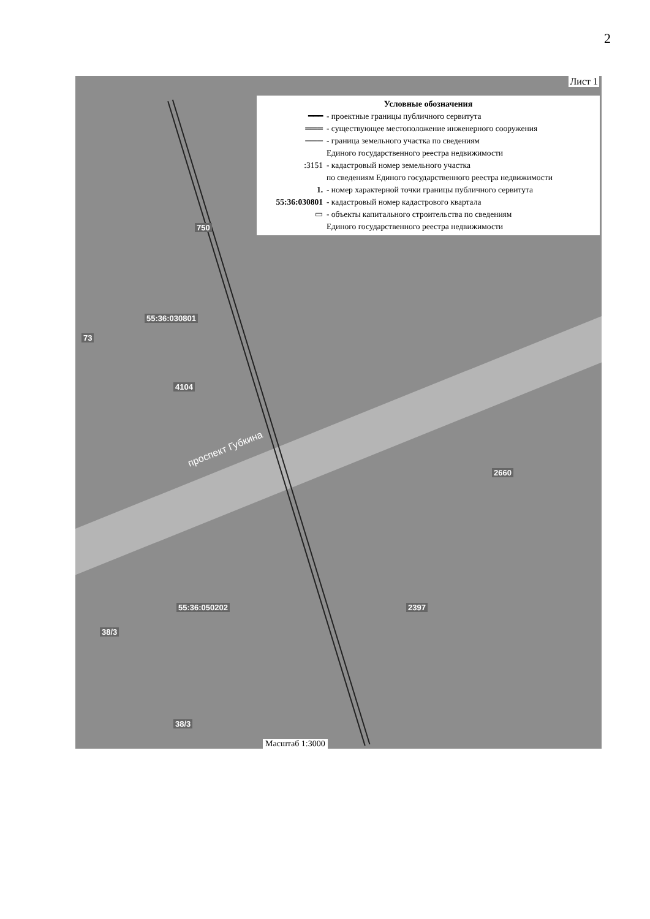2
Лист 1
Условные обозначения
━━━ - проектные границы публичного сервитута
═══ - существующее местоположение инженерного сооружения
─── - граница земельного участка по сведениям
Единого государственного реестра недвижимости
:3151 - кадастровый номер земельного участка
по сведениям Единого государственного реестра недвижимости
1. - номер характерной точки границы публичного сервитута
55:36:030801 - кадастровый номер кадастрового квартала
▭ - объекты капитального строительства по сведениям
Единого государственного реестра недвижимости
55:36:030801
55:36:050202
4104
2397
2660
38/3
38/3
73
750
проспект Губкина
Масштаб 1:3000